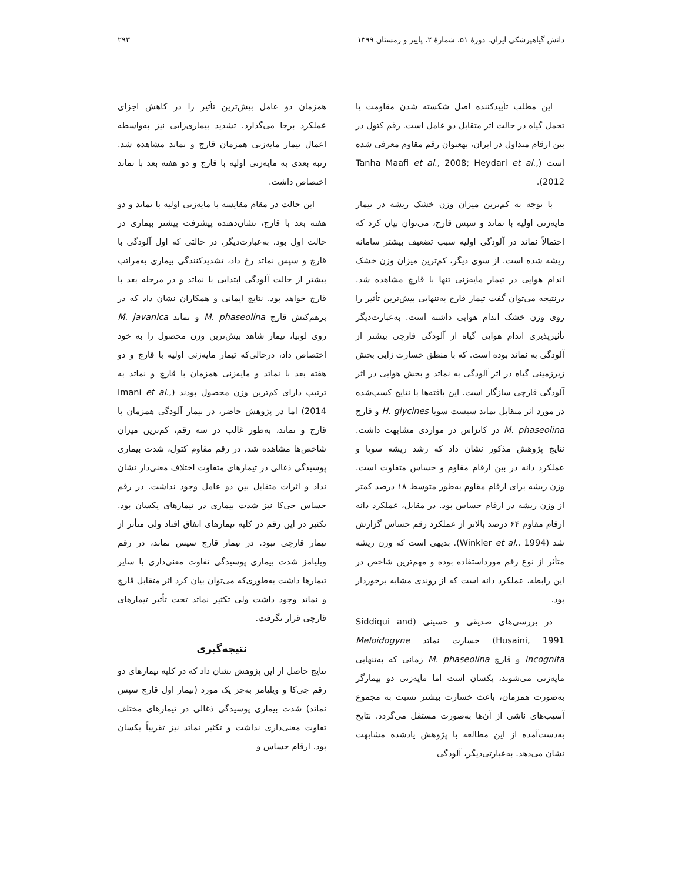دانش گیاهپزشکی ایران، دورهٔ ۵۱، شمارهٔ ۲، پاییز و زمستان ۱۳۹۹ ۲۹۳
این مطلب تأییدکننده اصل شکسته شدن مقاومت یا تحمل گیاه در حالت اثر متقابل دو عامل است. رقم کتول در بین ارقام متداول در ایران، بهعنوان رقم مقاوم معرفی شده است (Tanha Maafi et al., 2008; Heydari et al., 2012).
با توجه به کم‌ترین میزان وزن خشک ریشه در تیمار مایه‌زنی اولیه با نماتد و سپس قارچ، می‌توان بیان کرد که احتمالاً نماتد در آلودگی اولیه سبب تضعیف بیشتر سامانه ریشه شده است. از سوی دیگر، کم‌ترین میزان وزن خشک اندام هوایی در تیمار مایه‌زنی تنها با قارچ مشاهده شد. درنتیجه می‌توان گفت تیمار قارچ به‌تنهایی بیش‌ترین تأثیر را روی وزن خشک اندام هوایی داشته است. به‌عبارت‌دیگر تأثیرپذیری اندام هوایی گیاه از آلودگی قارچی بیشتر از آلودگی به نماتد بوده است. که با منطق خسارت زایی بخش زیرزمینی گیاه در اثر آلودگی به نماتد و بخش هوایی در اثر آلودگی قارچی سازگار است. این یافته‌ها با نتایج کسب‌شده در مورد اثر متقابل نماتد سیست سویا H. glycines و قارچ M. phaseolina در کانزاس در مواردی مشابهت داشت. نتایج پژوهش مذکور نشان داد که رشد ریشه سویا و عملکرد دانه در بین ارقام مقاوم و حساس متفاوت است. وزن ریشه برای ارقام مقاوم به‌طور متوسط ۱۸ درصد کمتر از وزن ریشه در ارقام حساس بود. در مقابل، عملکرد دانه ارقام مقاوم ۶۴ درصد بالاتر از عملکرد رقم حساس گزارش شد (Winkler et al., 1994). بدیهی است که وزن ریشه متأثر از نوع رقم مورداستفاده بوده و مهم‌ترین شاخص در این رابطه، عملکرد دانه است که از روندی مشابه برخوردار بود.
در بررسی‌های صدیقی و حسینی (Siddiqui and Husaini, 1991) خسارت نماتد Meloidogyne incognita و قارچ M. phaseolina زمانی که به‌تنهایی مایه‌زنی می‌شوند، یکسان است اما مایه‌زنی دو بیمارگر به‌صورت همزمان، باعث خسارت بیشتر نسبت به مجموع آسیب‌های ناشی از آن‌ها به‌صورت مستقل می‌گردد. نتایج به‌دست‌آمده از این مطالعه با پژوهش یادشده مشابهت نشان می‌دهد. به‌عبارتی‌دیگر، آلودگی
همزمان دو عامل بیش‌ترین تأثیر را در کاهش اجزای عملکرد برجا می‌گذارد. تشدید بیماری‌زایی نیز به‌واسطه اعمال تیمار مایه‌زنی همزمان قارچ و نماتد مشاهده شد. رتبه بعدی به مایه‌زنی اولیه با قارچ و دو هفته بعد با نماتد اختصاص داشت.
این حالت در مقام مقایسه با مایه‌زنی اولیه با نماتد و دو هفته بعد با قارچ، نشان‌دهنده پیشرفت بیشتر بیماری در حالت اول بود. به‌عبارت‌دیگر، در حالتی که اول آلودگی با قارچ و سپس نماتد رخ داد، تشدیدکنندگی بیماری به‌مراتب بیشتر از حالت آلودگی ابتدایی با نماتد و در مرحله بعد با قارچ خواهد بود. نتایج ایمانی و همکاران نشان داد که در برهم‌کنش قارچ M. phaseolina و نماتد M. javanica روی لوبیا، تیمار شاهد بیش‌ترین وزن محصول را به خود اختصاص داد، درحالی‌که تیمار مایه‌زنی اولیه با قارچ و دو هفته بعد با نماتد و مایه‌زنی همزمان با قارچ و نماتد به ترتیب دارای کم‌ترین وزن محصول بودند (Imani et al., 2014) اما در پژوهش حاضر، در تیمار آلودگی همزمان با قارچ و نماتد، به‌طور غالب در سه رقم، کم‌ترین میزان شاخص‌ها مشاهده شد. در رقم مقاوم کتول، شدت بیماری پوسیدگی ذغالی در تیمارهای متفاوت اختلاف معنی‌دار نشان نداد و اثرات متقابل بین دو عامل وجود نداشت. در رقم حساس جی‌کا نیز شدت بیماری در تیمارهای یکسان بود. تکثیر در این رقم در کلیه تیمارهای اتفاق افتاد ولی متأثر از تیمار قارچی نبود. در تیمار قارچ سپس نماتد، در رقم ویلیامز شدت بیماری پوسیدگی تفاوت معنی‌داری با سایر تیمارها داشت به‌طوری‌که می‌توان بیان کرد اثر متقابل قارچ و نماتد وجود داشت ولی تکثیر نماتد تحت تأثیر تیمارهای قارچی قرار نگرفت.
نتیجه‌گیری
نتایج حاصل از این پژوهش نشان داد که در کلیه تیمارهای دو رقم جی‌کا و ویلیامز به‌جز یک مورد (تیمار اول قارچ سپس نماتد) شدت بیماری پوسیدگی ذغالی در تیمارهای مختلف تفاوت معنی‌داری نداشت و تکثیر نماتد نیز تقریباً یکسان بود. ارقام حساس و